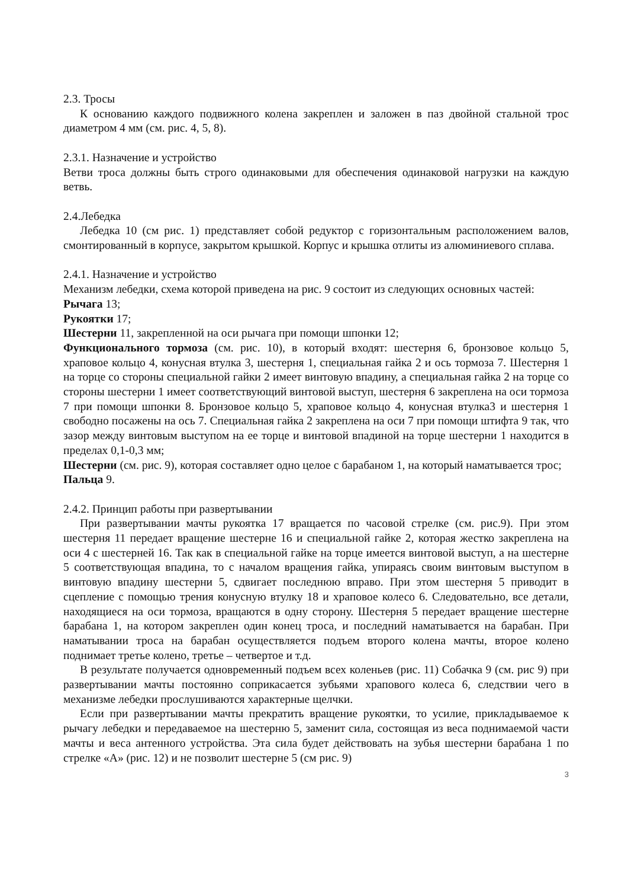2.3. Тросы
К основанию каждого подвижного колена закреплен и заложен в паз двойной стальной трос диаметром 4 мм (см. рис. 4, 5, 8).
2.3.1. Назначение и устройство
Ветви троса должны быть строго одинаковыми для обеспечения одинаковой нагрузки на каждую ветвь.
2.4.Лебедка
Лебедка 10 (см рис. 1) представляет собой редуктор с горизонтальным расположением валов, смонтированный в корпусе, закрытом крышкой. Корпус и крышка отлиты из алюминиевого сплава.
2.4.1. Назначение и устройство
Механизм лебедки, схема которой приведена на рис. 9 состоит из следующих основных частей:
Рычага 13;
Рукоятки 17;
Шестерни 11, закрепленной на оси рычага при помощи шпонки 12;
Функционального тормоза (см. рис. 10), в который входят: шестерня 6, бронзовое кольцо 5, храповое кольцо 4, конусная втулка 3, шестерня 1, специальная гайка 2 и ось тормоза 7. Шестерня 1 на торце со стороны специальной гайки 2 имеет винтовую впадину, а специальная гайка 2 на торце со стороны шестерни 1 имеет соответствующий винтовой выступ, шестерня 6 закреплена на оси тормоза 7 при помощи шпонки 8. Бронзовое кольцо 5, храповое кольцо 4, конусная втулка3 и шестерня 1 свободно посажены на ось 7. Специальная гайка 2 закреплена на оси 7 при помощи штифта 9 так, что зазор между винтовым выступом на ее торце и винтовой впадиной на торце шестерни 1 находится в пределах 0,1-0,3 мм;
Шестерни (см. рис. 9), которая составляет одно целое с барабаном 1, на который наматывается трос;
Пальца 9.
2.4.2. Принцип работы при развертывании
При развертывании мачты рукоятка 17 вращается по часовой стрелке (см. рис.9). При этом шестерня 11 передает вращение шестерне 16 и специальной гайке 2, которая жестко закреплена на оси 4 с шестерней 16. Так как в специальной гайке на торце имеется винтовой выступ, а на шестерне 5 соответствующая впадина, то с началом вращения гайка, упираясь своим винтовым выступом в винтовую впадину шестерни 5, сдвигает последнюю вправо. При этом шестерня 5 приводит в сцепление с помощью трения конусную втулку 18 и храповое колесо 6. Следовательно, все детали, находящиеся на оси тормоза, вращаются в одну сторону. Шестерня 5 передает вращение шестерне барабана 1, на котором закреплен один конец троса, и последний наматывается на барабан. При наматывании троса на барабан осуществляется подъем второго колена мачты, второе колено поднимает третье колено, третье – четвертое и т.д.
В результате получается одновременный подъем всех коленьев (рис. 11) Собачка 9 (см. рис 9) при развертывании мачты постоянно соприкасается зубьями храпового колеса 6, следствии чего в механизме лебедки прослушиваются характерные щелчки.
Если при развертывании мачты прекратить вращение рукоятки, то усилие, прикладываемое к рычагу лебедки и передаваемое на шестерню 5, заменит сила, состоящая из веса поднимаемой части мачты и веса антенного устройства. Эта сила будет действовать на зубья шестерни барабана 1 по стрелке «А» (рис. 12) и не позволит шестерне 5 (см рис. 9)
3